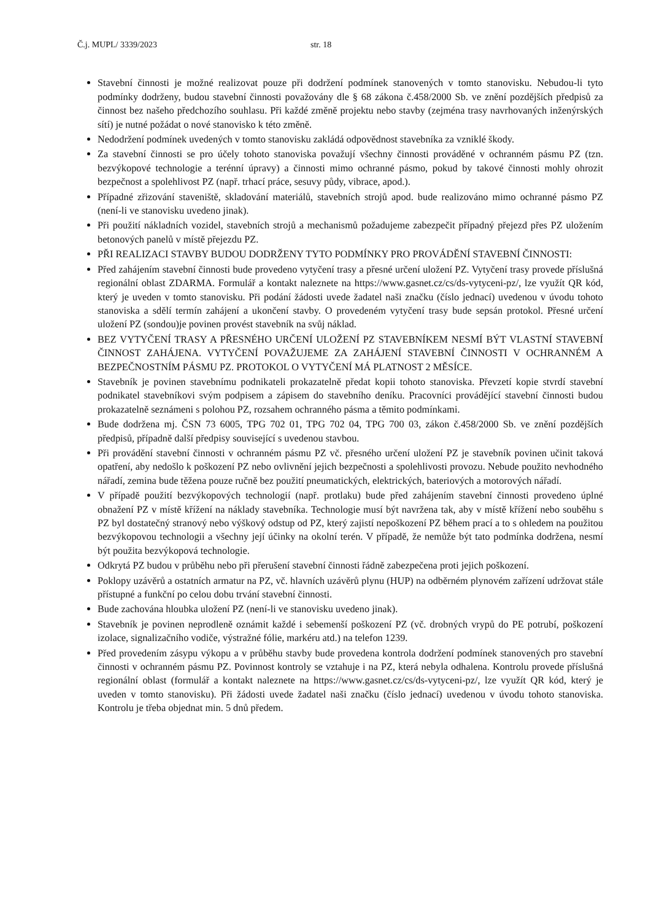Č.j. MUPL/ 3339/2023 str. 18
Stavební činnosti je možné realizovat pouze při dodržení podmínek stanovených v tomto stanovisku. Nebudou-li tyto podmínky dodrženy, budou stavební činnosti považovány dle § 68 zákona č.458/2000 Sb. ve znění pozdějších předpisů za činnost bez našeho předchozího souhlasu. Při každé změně projektu nebo stavby (zejména trasy navrhovaných inženýrských sítí) je nutné požádat o nové stanovisko k této změně.
Nedodržení podmínek uvedených v tomto stanovisku zakládá odpovědnost stavebníka za vzniklé škody.
Za stavební činnosti se pro účely tohoto stanoviska považují všechny činnosti prováděné v ochranném pásmu PZ (tzn. bezvýkopové technologie a terénní úpravy) a činnosti mimo ochranné pásmo, pokud by takové činnosti mohly ohrozit bezpečnost a spolehlivost PZ (např. trhací práce, sesuvy půdy, vibrace, apod.).
Případné zřizování staveniště, skladování materiálů, stavebních strojů apod. bude realizováno mimo ochranné pásmo PZ (není-li ve stanovisku uvedeno jinak).
Při použití nákladních vozidel, stavebních strojů a mechanismů požadujeme zabezpečit případný přejezd přes PZ uložením betonových panelů v místě přejezdu PZ.
PŘI REALIZACI STAVBY BUDOU DODRŽENY TYTO PODMÍNKY PRO PROVÁDĚNÍ STAVEBNÍ ČINNOSTI:
Před zahájením stavební činnosti bude provedeno vytyčení trasy a přesné určení uložení PZ. Vytyčení trasy provede příslušná regionální oblast ZDARMA. Formulář a kontakt naleznete na https://www.gasnet.cz/cs/ds-vytyceni-pz/, lze využít QR kód, který je uveden v tomto stanovisku. Při podání žádosti uvede žadatel naši značku (číslo jednací) uvedenou v úvodu tohoto stanoviska a sdělí termín zahájení a ukončení stavby. O provedeném vytyčení trasy bude sepsán protokol. Přesné určení uložení PZ (sondou)je povinen provést stavebník na svůj náklad.
BEZ VYTYČENÍ TRASY A PŘESNÉHO URČENÍ ULOŽENÍ PZ STAVEBNÍKEM NESMÍ BÝT VLASTNÍ STAVEBNÍ ČINNOST ZAHÁJENA. VYTYČENÍ POVAŽUJEME ZA ZAHÁJENÍ STAVEBNÍ ČINNOSTI V OCHRANNÉM A BEZPEČNOSTNÍM PÁSMU PZ. PROTOKOL O VYTYČENÍ MÁ PLATNOST 2 MĚSÍCE.
Stavebník je povinen stavebnímu podnikateli prokazatelně předat kopii tohoto stanoviska. Převzetí kopie stvrdí stavební podnikatel stavebníkovi svým podpisem a zápisem do stavebního deníku. Pracovníci provádějící stavební činnosti budou prokazatelně seznámeni s polohou PZ, rozsahem ochranného pásma a těmito podmínkami.
Bude dodržena mj. ČSN 73 6005, TPG 702 01, TPG 702 04, TPG 700 03, zákon č.458/2000 Sb. ve znění pozdějších předpisů, případně další předpisy související s uvedenou stavbou.
Při provádění stavební činnosti v ochranném pásmu PZ vč. přesného určení uložení PZ je stavebník povinen učinit taková opatření, aby nedošlo k poškození PZ nebo ovlivnění jejich bezpečnosti a spolehlivosti provozu. Nebude použito nevhodného nářadí, zemina bude těžena pouze ručně bez použití pneumatických, elektrických, bateriových a motorových nářadí.
V případě použití bezvýkopových technologií (např. protlaku) bude před zahájením stavební činnosti provedeno úplné obnažení PZ v místě křížení na náklady stavebníka. Technologie musí být navržena tak, aby v místě křížení nebo souběhu s PZ byl dostatečný stranový nebo výškový odstup od PZ, který zajistí nepoškození PZ během prací a to s ohledem na použitou bezvýkopovou technologii a všechny její účinky na okolní terén. V případě, že nemůže být tato podmínka dodržena, nesmí být použita bezvýkopová technologie.
Odkrytá PZ budou v průběhu nebo při přerušení stavební činnosti řádně zabezpečena proti jejich poškození.
Poklopy uzávěrů a ostatních armatur na PZ, vč. hlavních uzávěrů plynu (HUP) na odběrném plynovém zařízení udržovat stále přístupné a funkční po celou dobu trvání stavební činnosti.
Bude zachována hloubka uložení PZ (není-li ve stanovisku uvedeno jinak).
Stavebník je povinen neprodleně oznámit každé i sebemenší poškození PZ (vč. drobných vrypů do PE potrubí, poškození izolace, signalizačního vodiče, výstražné fólie, markéru atd.) na telefon 1239.
Před provedením zásypu výkopu a v průběhu stavby bude provedena kontrola dodržení podmínek stanovených pro stavební činnosti v ochranném pásmu PZ. Povinnost kontroly se vztahuje i na PZ, která nebyla odhalena. Kontrolu provede příslušná regionální oblast (formulář a kontakt naleznete na https://www.gasnet.cz/cs/ds-vytyceni-pz/, lze využít QR kód, který je uveden v tomto stanovisku). Při žádosti uvede žadatel naši značku (číslo jednací) uvedenou v úvodu tohoto stanoviska. Kontrolu je třeba objednat min. 5 dnů předem.